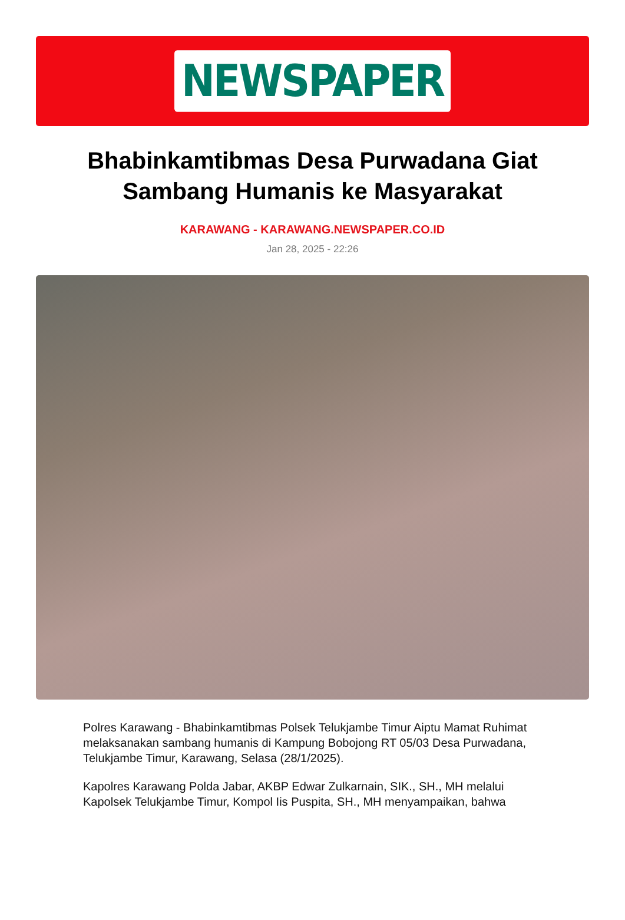NEWSPAPER
Bhabinkamtibmas Desa Purwadana Giat Sambang Humanis ke Masyarakat
KARAWANG - KARAWANG.NEWSPAPER.CO.ID
Jan 28, 2025 - 22:26
Polres Karawang - Bhabinkamtibmas Polsek Telukjambe Timur Aiptu Mamat Ruhimat melaksanakan sambang humanis di Kampung Bobojong RT 05/03 Desa Purwadana, Telukjambe Timur, Karawang, Selasa (28/1/2025).
Kapolres Karawang Polda Jabar, AKBP Edwar Zulkarnain, SIK., SH., MH melalui Kapolsek Telukjambe Timur, Kompol Iis Puspita, SH., MH menyampaikan, bahwa